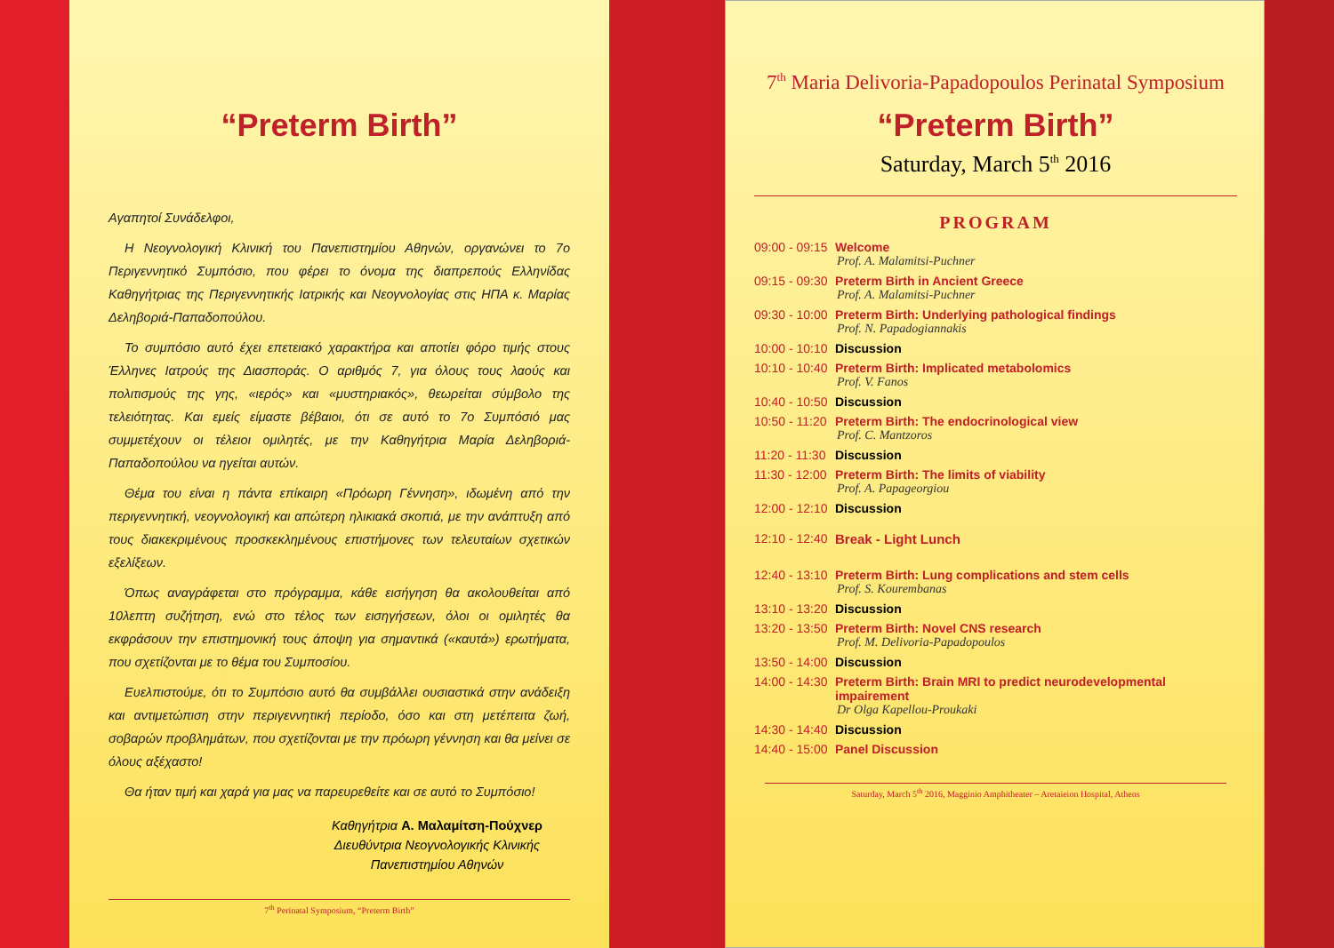“Preterm Birth”
Αγαπητοί Συνάδελφοι,
Η Νεογνολογική Κλινική του Πανεπιστημίου Αθηνών, οργανώνει το 7ο Περιγεννητικό Συμπόσιο, που φέρει το όνομα της διαπρεπούς Ελληνίδας Καθηγήτριας της Περιγεννητικής Ιατρικής και Νεογνολογίας στις ΗΠΑ κ. Μαρίας Δεληβοριά-Παπαδοπούλου.
Το συμπόσιο αυτό έχει επετειακό χαρακτήρα και αποτίει φόρο τιμής στους Έλληνες Ιατρούς της Διασποράς. Ο αριθμός 7, για όλους τους λαούς και πολιτισμούς της γης, «ιερός» και «μυστηριακός», θεωρείται σύμβολο της τελειότητας. Και εμείς είμαστε βέβαιοι, ότι σε αυτό το 7ο Συμπόσιό μας συμμετέχουν οι τέλειοι ομιλητές, με την Καθηγήτρια Μαρία Δεληβοριά-Παπαδοπούλου να ηγείται αυτών.
Θέμα του είναι η πάντα επίκαιρη «Πρόωρη Γέννηση», ιδωμένη από την περιγεννητική, νεογνολογική και απώτερη ηλικιακά σκοπιά, με την ανάπτυξη από τους διακεκριμένους προσκεκλημένους επιστήμονες των τελευταίων σχετικών εξελίξεων.
Όπως αναγράφεται στο πρόγραμμα, κάθε εισήγηση θα ακολουθείται από 10λεπτη συζήτηση, ενώ στο τέλος των εισηγήσεων, όλοι οι ομιλητές θα εκφράσουν την επιστημονική τους άποψη για σημαντικά («καυτά») ερωτήματα, που σχετίζονται με το θέμα του Συμποσίου.
Ευελπιστούμε, ότι το Συμπόσιο αυτό θα συμβάλλει ουσιαστικά στην ανάδειξη και αντιμετώπιση στην περιγεννητική περίοδο, όσο και στη μετέπειτα ζωή, σοβαρών προβλημάτων, που σχετίζονται με την πρόωρη γέννηση και θα μείνει σε όλους αξέχαστο!
Θα ήταν τιμή και χαρά για μας να παρευρεθείτε και σε αυτό το Συμπόσιο!
Καθηγήτρια Α. Μαλαμίτση-Πούχνερ
Διευθύντρια Νεογνολογικής Κλινικής
Πανεπιστημίου Αθηνών
7<sup>th</sup> Perinatal Symposium, “Preterm Birth”
7<sup>th</sup> Maria Delivoria-Papadopoulos Perinatal Symposium
“Preterm Birth”
Saturday, March 5<sup>th</sup> 2016
PROGRAM
09:00 - 09:15 Welcome
Prof. A. Malamitsi-Puchner
09:15 - 09:30 Preterm Birth in Ancient Greece
Prof. A. Malamitsi-Puchner
09:30 - 10:00 Preterm Birth: Underlying pathological findings
Prof. N. Papadogiannakis
10:00 - 10:10 Discussion
10:10 - 10:40 Preterm Birth: Implicated metabolomics
Prof. V. Fanos
10:40 - 10:50 Discussion
10:50 - 11:20 Preterm Birth: The endocrinological view
Prof. C. Mantzoros
11:20 - 11:30 Discussion
11:30 - 12:00 Preterm Birth: The limits of viability
Prof. A. Papageorgiou
12:00 - 12:10 Discussion
12:10 - 12:40 Break - Light Lunch
12:40 - 13:10 Preterm Birth: Lung complications and stem cells
Prof. S. Kourembanas
13:10 - 13:20 Discussion
13:20 - 13:50 Preterm Birth: Novel CNS research
Prof. M. Delivoria-Papadopoulos
13:50 - 14:00 Discussion
14:00 - 14:30 Preterm Birth: Brain MRI to predict neurodevelopmental impairement
Dr Olga Kapellou-Proukaki
14:30 - 14:40 Discussion
14:40 - 15:00 Panel Discussion
Saturday, March 5<sup>th</sup> 2016, Magginio Amphitheater – Aretaieion Hospital, Athens